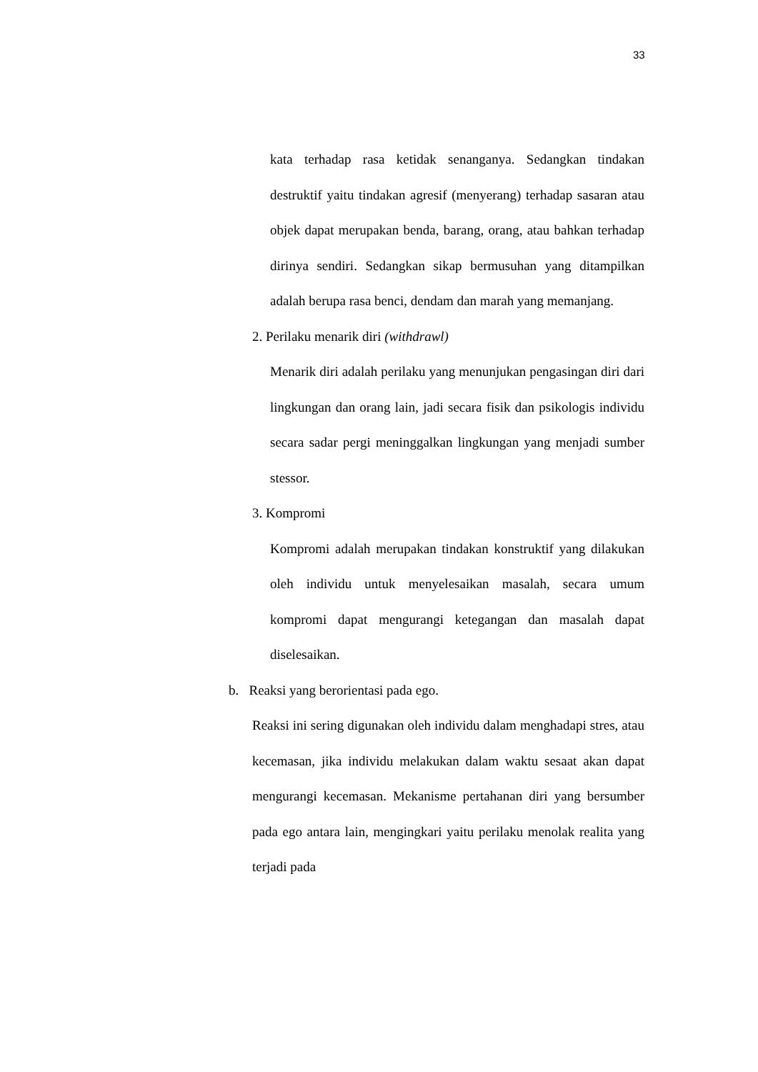33
kata terhadap rasa ketidak senanganya. Sedangkan tindakan destruktif yaitu tindakan agresif (menyerang) terhadap sasaran atau objek dapat merupakan benda, barang, orang, atau bahkan terhadap dirinya sendiri. Sedangkan sikap bermusuhan yang ditampilkan adalah berupa rasa benci, dendam dan marah yang memanjang.
2. Perilaku menarik diri (withdrawl)
Menarik diri adalah perilaku yang menunjukan pengasingan diri dari lingkungan dan orang lain, jadi secara fisik dan psikologis individu secara sadar pergi meninggalkan lingkungan yang menjadi sumber stessor.
3. Kompromi
Kompromi adalah merupakan tindakan konstruktif yang dilakukan oleh individu untuk menyelesaikan masalah, secara umum kompromi dapat mengurangi ketegangan dan masalah dapat diselesaikan.
b. Reaksi yang berorientasi pada ego.
Reaksi ini sering digunakan oleh individu dalam menghadapi stres, atau kecemasan, jika individu melakukan dalam waktu sesaat akan dapat mengurangi kecemasan. Mekanisme pertahanan diri yang bersumber pada ego antara lain, mengingkari yaitu perilaku menolak realita yang terjadi pada